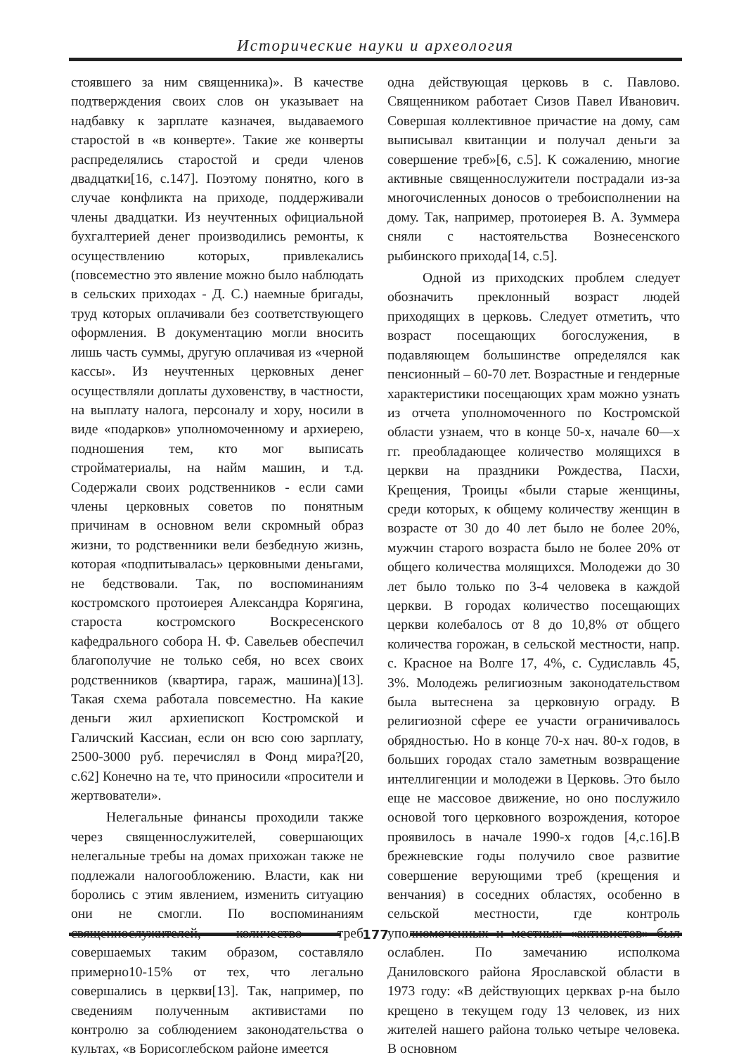Исторические науки и археология
стоявшего за ним священника)». В качестве подтверждения своих слов он указывает на надбавку к зарплате казначея, выдаваемого старостой в «в конверте». Такие же конверты распределялись старостой и среди членов двадцатки[16, с.147]. Поэтому понятно, кого в случае конфликта на приходе, поддерживали члены двадцатки. Из неучтенных официальной бухгалтерией денег производились ремонты, к осуществлению которых, привлекались (повсеместно это явление можно было наблюдать в сельских приходах - Д. С.) наемные бригады, труд которых оплачивали без соответствующего оформления. В документацию могли вносить лишь часть суммы, другую оплачивая из «черной кассы». Из неучтенных церковных денег осуществляли доплаты духовенству, в частности, на выплату налога, персоналу и хору, носили в виде «подарков» уполномоченному и архиерею, подношения тем, кто мог выписать стройматериалы, на найм машин, и т.д. Содержали своих родственников - если сами члены церковных советов по понятным причинам в основном вели скромный образ жизни, то родственники вели безбедную жизнь, которая «подпитывалась» церковными деньгами, не бедствовали. Так, по воспоминаниям костромского протоиерея Александра Корягина, староста костромского Воскресенского кафедрального собора Н. Ф. Савельев обеспечил благополучие не только себя, но всех своих родственников (квартира, гараж, машина)[13]. Такая схема работала повсеместно. На какие деньги жил архиепископ Костромской и Галичский Кассиан, если он всю сою зарплату, 2500-3000 руб. перечислял в Фонд мира?[20, с.62] Конечно на те, что приносили «просители и жертвователи».
Нелегальные финансы проходили также через священнослужителей, совершающих нелегальные требы на домах прихожан также не подлежали налогообложению. Власти, как ни боролись с этим явлением, изменить ситуацию они не смогли. По воспоминаниям священнослужителей, количество треб совершаемых таким образом, составляло примерно10-15% от тех, что легально совершались в церкви[13]. Так, например, по сведениям полученным активистами по контролю за соблюдением законодательства о культах, «в Борисоглебском районе имеется
одна действующая церковь в с. Павлово. Священником работает Сизов Павел Иванович. Совершая коллективное причастие на дому, сам выписывал квитанции и получал деньги за совершение треб»[6, с.5]. К сожалению, многие активные священнослужители пострадали из-за многочисленных доносов о требоисполнении на дому. Так, например, протоиерея В. А. Зуммера сняли с настоятельства Вознесенского рыбинского прихода[14, с.5].
Одной из приходских проблем следует обозначить преклонный возраст людей приходящих в церковь. Следует отметить, что возраст посещающих богослужения, в подавляющем большинстве определялся как пенсионный – 60-70 лет. Возрастные и гендерные характеристики посещающих храм можно узнать из отчета уполномоченного по Костромской области узнаем, что в конце 50-х, начале 60—х гг. преобладающее количество молящихся в церкви на праздники Рождества, Пасхи, Крещения, Троицы «были старые женщины, среди которых, к общему количеству женщин в возрасте от 30 до 40 лет было не более 20%, мужчин старого возраста было не более 20% от общего количества молящихся. Молодежи до 30 лет было только по 3-4 человека в каждой церкви. В городах количество посещающих церкви колебалось от 8 до 10,8% от общего количества горожан, в сельской местности, напр. с. Красное на Волге 17, 4%, с. Судиславль 45, 3%. Молодежь религиозным законодательством была вытеснена за церковную ограду. В религиозной сфере ее участи ограничивалось обрядностью. Но в конце 70-х нач. 80-х годов, в больших городах стало заметным возвращение интеллигенции и молодежи в Церковь. Это было еще не массовое движение, но оно послужило основой того церковного возрождения, которое проявилось в начале 1990-х годов [4,с.16].В брежневские годы получило свое развитие совершение верующими треб (крещения и венчания) в соседних областях, особенно в сельской местности, где контроль уполномоченных и местных «активистов» был ослаблен. По замечанию исполкома Даниловского района Ярославской области в 1973 году: «В действующих церквах р-на было крещено в текущем году 13 человек, из них жителей нашего района только четыре человека. В основном
177